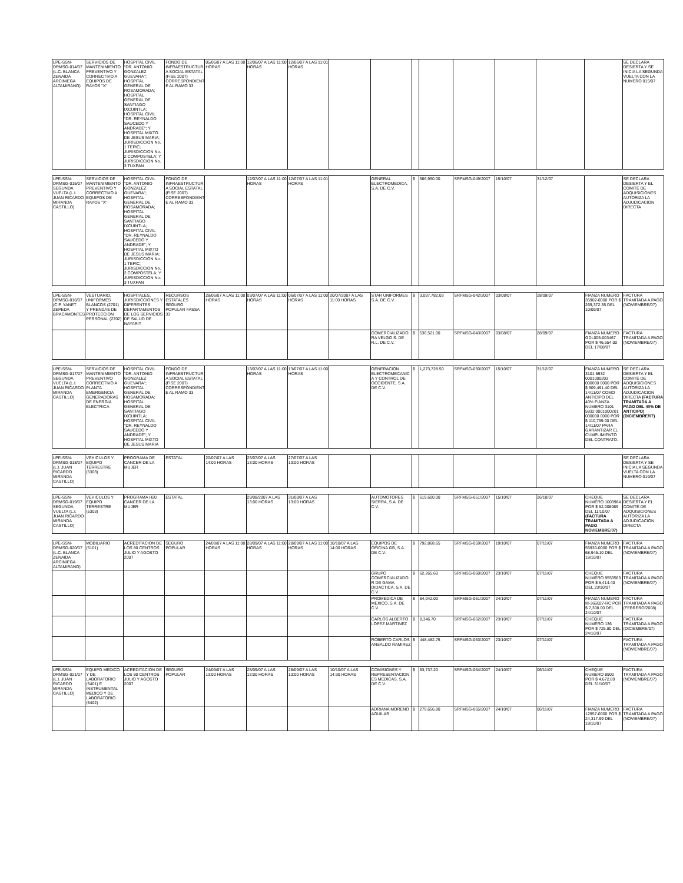| LPE-SSN-DRMSG-014/07 (L.C. BLANCA ZENAIDA ARCINIEGA ALTAMIRANO) | SERVICIOS DE MANTENIMIENTO PREVENTIVO Y CORRECTIVO A EQUIPOS DE RAYOS "X" | HOSPITAL CIVIL "DR. ANTONIO GONZALEZ GUEVARA"; HOSPITAL GENERAL DE ROSAMORADA; HOSPITAL GENERAL DE SANTIAGO IXCUINTLA; HOSPITAL CIVIL "DR. REYNALDO SAUCEDO Y ANDRADE"; Y HOSPITAL MIXTO DE JESUS MARIA; JURISDICCION No. 1 TEPIC; JURISDICCION No. 2 COMPOSTELA; Y JURISDICCION No. 3 TUXPAN | FONDO DE INFRAESTRUCTUR A SOCIAL ESTATAL (FISE 2007) CORRESPONDIENT E AL RAMO 33 | 05/06/07 A LAS 11:00 HORAS | 12/06/07 A LAS 11:00 HORAS | 12/06/07 A LAS 11:01 HORAS | | | | | | | | | SE DECLARA DESIERTA Y SE INICIA LA SEGUNDA VUELTA CON LA NUMERO 015/07 |
| LPE-SSN-DRMSG-015/07 SEGUNDA VUELTA (L.I. JUAN RICARDO MIRANDA CASTILLO) | SERVICIOS DE MANTENIMIENTO PREVENTIVO Y CORRECTIVO A EQUIPOS DE RAYOS "X" | HOSPITAL CIVIL "DR. ANTONIO GONZALEZ GUEVARA"; HOSPITAL GENERAL DE ROSAMORADA; HOSPITAL GENERAL DE SANTIAGO IXCUINTLA; HOSPITAL CIVIL "DR. REYNALDO SAUCEDO Y ANDRADE"; Y HOSPITAL MIXTO DE JESUS MARIA; JURISDICCION No. 1 TEPIC; JURISDICCION No. 2 COMPOSTELA; Y JURISDICCION No. 3 TUXPAN | FONDO DE INFRAESTRUCTUR A SOCIAL ESTATAL (FISE 2007) CORRESPONDIENT E AL RAMO 33 | | 12/07/07 A LAS 11:00 HORAS | 12/07/07 A LAS 11:01 HORAS | | GENERAL ELECTROMEDICA, S.A. DE C.V. | $ | 566,950.00 | SRFMSG-049/2007 | 15/10/07 | 31/12/07 | | SE DECLARA DESIERTA Y EL COMITÉ DE ADQUISICIONES AUTORIZA LA ADJUDICACION DIRECTA |
| LPE-SSN-DRMSG-016/07 (C.P. YANET ZEPEDA BRACAMONTES) | VESTUARIO, UNIFORMES BLANCOS (2701) Y PRENDAS DE PROTECCION PERSONAL (2702) | HOSPITALES, JURISDICCIONES Y DIFERENTES DEPARTAMENTOS DE LOS SERVICIOS DE SALUD DE NAYARIT | RECURSOS ESTATALES SEGURO POPULAR FASSA 33 | 28/06/07 A LAS 11:00 HORAS | 03/07/07 A LAS 11:00 HORAS | 06/07/07 A LAS 11:00 HORAS | 20/07/2007 A LAS 11:00 HORAS | STAR UNIFORMES S.A. DE C.V. | $ | 3,097,782.03 | SRFMSG-042/2007 | 03/08/07 | 28/09/07 | FIANZA NUMERO 35902-0000 POR $ 269,372.35 DEL 10/09/07 | FACTURA TRAMITADA A PAGO (NOVIEMBRE/07) |
| | | | | | | | | COMERCIALIZADO RA VELGO S. DE R.L. DE C.V. | $ | 536,521.00 | SRFMSG-043/2007 | 03/08/07 | 28/09/07 | FIANZA NUMERO GDL005-003467 POR $ 46,654.00 DEL 17/08/07 | FACTURA TRAMITADA A PAGO (NOVIEMBRE/07) |
| LPE-SSN-DRMSG-017/07 SEGUNDA VUELTA (L.I. JUAN RICARDO MIRANDA CASTILLO) | SERVICIOS DE MANTENIMIENTO PREVENTIVO CORRECTIVO A PLANTA EMERGENCIA GENERADORAS DE ENERGIA ELECTRICA | HOSPITAL CIVIL "DR. ANTONIO GONZALEZ GUEVARA"; HOSPITAL GENERAL DE ROSAMORADA; HOSPITAL GENERAL DE SANTIAGO IXCUINTLA; HOSPITAL CIVIL "DR. REYNALDO SAUCEDO Y ANDRADE"; Y HOSPITAL MIXTO DE JESUS MARIA | FONDO DE INFRAESTRUCTUR A SOCIAL ESTATAL (FISE 2007) CORRESPONDIENT E AL RAMO 33 | | 13/07/07 A LAS 11:00 HORAS | 13/07/07 A LAS 11:00 HORAS | | GENERACION ELECTROMECANIC A Y CONTROL DE OCCIDENTE, S.A. DE C.V. | $ | 1,273,728.50 | SRFMSG-050/2007 | 15/10/07 | 31/12/07 | FIANZA NUMERO 3101 5932 0001000203 000000 0000 POR $ 509,491.40 DEL 14/11/07 COMO ANTICIPO DEL 40% FIANZA NUMERO 3101 5932 0001000201 000000 0000 POR $ 110,759.00 DEL 14/11/07 PARA GARANTIZAR EL CUMPLIMIENTO DEL CONTRATO. | SE DECLARA DESIERTA Y EL COMITÉ DE ADQUISICIONES AUTORIZA LA ADJUDICACION DIRECTA (FACTURA TRAMITADA A PAGO DEL 40% DE ANTICIPO) (DICIEMBRE/07) |
| LPE-SSN-DRMSG-018/07 (L.I. JUAN RICARDO MIRANDA CASTILLO) | VEHICULOS Y EQUIPO TERRESTRE (5303) | PROGRAMA DE CANCER DE LA MUJER | ESTATAL | 20/07/07 A LAS 14:00 HORAS | 25/07/07 A LAS 13:00 HORAS | 27/07/07 A LAS 13:00 HORAS | | | | | | | | | SE DECLARA DESIERTA Y SE INICIA LA SEGUNDA VUELTA CON LA NUMERO 019/07 |
| LPE-SSN-DRMSG-019/07 SEGUNDA VUELTA (L.I. JUAN RICARDO MIRANDA CASTILLO) | VEHICULOS Y EQUIPO TERRESTRE (5303) | PROGRAMA H20 CANCER DE LA MUJER | ESTATAL | | 29/08/2007 A LAS 13:00 HORAS | 31/08/07 A LAS 13:00 HORAS | | AUTOMOTORES SIERRA, S.A. DE C.V. | $ | 619,600.00 | SRFMSG-051/2007 | 15/10/07 | 26/10/07 | CHEQUE NUMERO 1003984 POR $ 52,008069 DEL 11/10/07 (FACTURA TRAMITADA A PAGO NOVIEMBRE/07) | SE DECLARA DESIERTA Y EL COMITÉ DE ADQUISICIONES AUTORIZA LA ADJUDICACION DIRECTA |
| LPE-SSN-DRMSG-020/07 (L.C. BLANCA ZENAIDA ARCINIEGA ALTAMIRANO) | MOBILIARIO (5101) | ACREDITACION DE LOS 80 CENTROS JULIO Y AGOSTO 2007 | SEGURO POPULAR | 24/09/07 A LAS 11:00 HORAS | 28/09/07 A LAS 11:00 HORAS | 28/09/07 A LAS 11:00 HORAS | 10/10/07 A LAS 14:00 HORAS | EQUIPOS DE OFICINA GB, S.A. DE C.V. | $ | 792,868.65 | SRFMSG-059/2007 | 19/10/07 | 07/11/07 | FIANZA NUMERO 55930-0000 POR $ 68,945.10 DEL 19/10/07 | FACTURA TRAMITADA A PAGO (NOVIEMBRE/07) |
| | | | | | | | | GRUPO COMERCIALIZADO R DE GAMA DIDACTICA, S.A. DE C.V. | $ | 62,265.60 | SRFMSG-060/2007 | 23/10/07 | 07/11/07 | CHEQUE NUMERO 9553563 POR $ 5,414.40 DEL 23/10/07 | FACTURA TRAMITADA A PAGO (NOVIEMBRE/07) |
| | | | | | | | | PROMEDICA DE MEXICO, S.A. DE C.V. | $ | 84,042.00 | SRFMSG-061/2007 | 24/10/07 | 07/11/07 | FIANZA NUMERO III-366027-RC POR $ 7,308.00 DEL 24/10/07 | FACTURA TRAMITADA A PAGO (FEBRERO/2008) |
| | | | | | | | | CARLOS ALBERTO LOPEZ MARTINEZ | $ | 8,346.70 | SRFMSG-062/2007 | 23/10/07 | 07/11/07 | CHEQUE NUMERO 136 POR $ 725.80 DEL 24/10/07 | FACTURA TRAMITADA A PAGO (DICIEMBRE/07) |
| | | | | | | | | ROBERTO CARLOS ANSALDO RAMIREZ | $ | 448,482.75 | SRFMSG-063/2007 | 23/10/07 | 07/11/07 | | FACTURA TRAMITADA A PAGO (NOVIEMBRE/07) |
| LPE-SSN-DRMSG-021/07 (L.I. JUAN RICARDO MIRANDA CASTILLO) | EQUIPO MEDICO Y DE LABORATORIO (5401) E INSTRUMENTAL MEDICO Y DE LABORATORIO (5402) | ACREDITACION DE LOS 80 CENTROS JULIO Y AGOSTO 2007 | SEGURO POPULAR | 24/09/07 A LAS 13:00 HORAS | 28/09/07 A LAS 13:00 HORAS | 28/09/07 A LAS 13:00 HORAS | 10/10/07 A LAS 14:30 HORAS | COMISIONES Y REPRESENTACION ES MEDICAS, S.A. DE C.V. | $ | 53,737.20 | SRFMSG-064/2007 | 24/10/07 | 06/11/07 | CHEQUE NUMERO 8900 POR $ 4,672.80 DEL 31/10/07 | FACTURA TRAMITADA A PAGO (NOVIEMBRE/07) |
| | | | | | | | | ADRIANA MORENO AGUILAR | $ | 279,656.80 | SRFMSG-065/2007 | 24/10/07 | 06/11/07 | FIANZA NUMERO 12957-0000 POR $ 24,317.99 DEL 19/10/07 | FACTURA TRAMITADA A PAGO (NOVIEMBRE/07) |